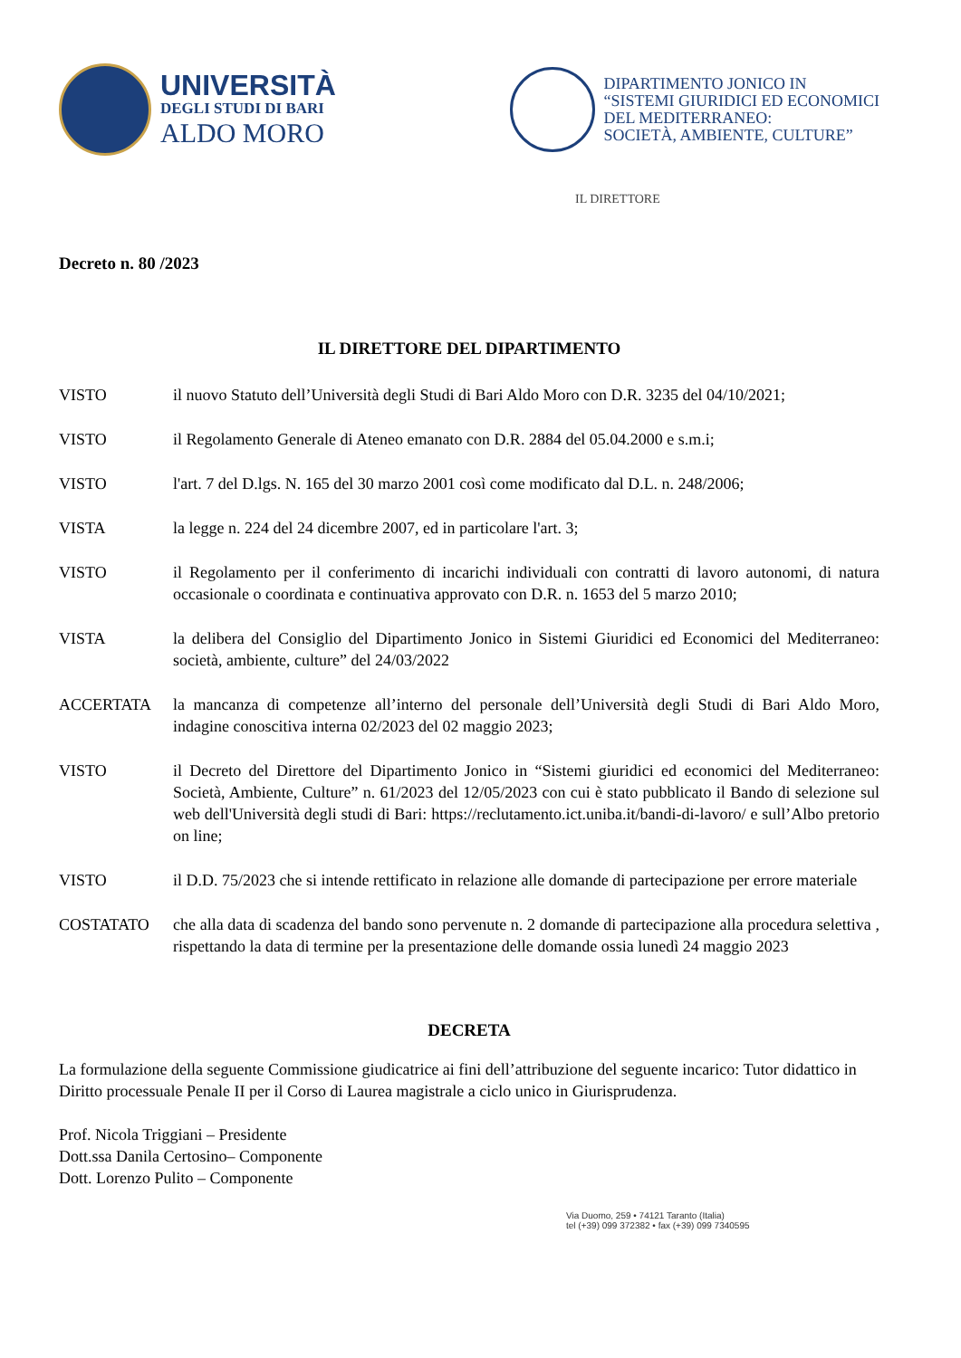UNIVERSITÀ
DEGLI STUDI DI BARI
ALDO MORO
DIPARTIMENTO JONICO IN
“SISTEMI GIURIDICI ED ECONOMICI
DEL MEDITERRANEO:
SOCIETÀ, AMBIENTE, CULTURE”
IL DIRETTORE
Decreto n. 80 /2023
IL DIRETTORE DEL DIPARTIMENTO
VISTO il nuovo Statuto dell’Università degli Studi di Bari Aldo Moro con D.R. 3235 del 04/10/2021;
VISTO il Regolamento Generale di Ateneo emanato con D.R. 2884 del 05.04.2000 e s.m.i;
VISTO l'art. 7 del D.lgs. N. 165 del 30 marzo 2001 così come modificato dal D.L. n. 248/2006;
VISTA la legge n. 224 del 24 dicembre 2007, ed in particolare l'art. 3;
VISTO il Regolamento per il conferimento di incarichi individuali con contratti di lavoro autonomi, di natura occasionale o coordinata e continuativa approvato con D.R. n. 1653 del 5 marzo 2010;
VISTA la delibera del Consiglio del Dipartimento Jonico in Sistemi Giuridici ed Economici del Mediterraneo: società, ambiente, culture” del 24/03/2022
ACCERTATA la mancanza di competenze all’interno del personale dell’Università degli Studi di Bari Aldo Moro, indagine conoscitiva interna 02/2023 del 02 maggio 2023;
VISTO il Decreto del Direttore del Dipartimento Jonico in “Sistemi giuridici ed economici del Mediterraneo: Società, Ambiente, Culture” n. 61/2023 del 12/05/2023 con cui è stato pubblicato il Bando di selezione sul web dell'Università degli studi di Bari: https://reclutamento.ict.uniba.it/bandi-di-lavoro/ e sull’Albo pretorio on line;
VISTO il D.D. 75/2023 che si intende rettificato in relazione alle domande di partecipazione per errore materiale
COSTATATO che alla data di scadenza del bando sono pervenute n. 2 domande di partecipazione alla procedura selettiva , rispettando la data di termine per la presentazione delle domande ossia lunedì 24 maggio 2023
DECRETA
La formulazione della seguente Commissione giudicatrice ai fini dell’attribuzione del seguente incarico: Tutor didattico in Diritto processuale Penale II per il Corso di Laurea magistrale a ciclo unico in Giurisprudenza.
Prof. Nicola Triggiani – Presidente
Dott.ssa Danila Certosino– Componente
Dott. Lorenzo Pulito – Componente
Via Duomo, 259 • 74121 Taranto (Italia)
tel (+39) 099 372382 • fax (+39) 099 7340595